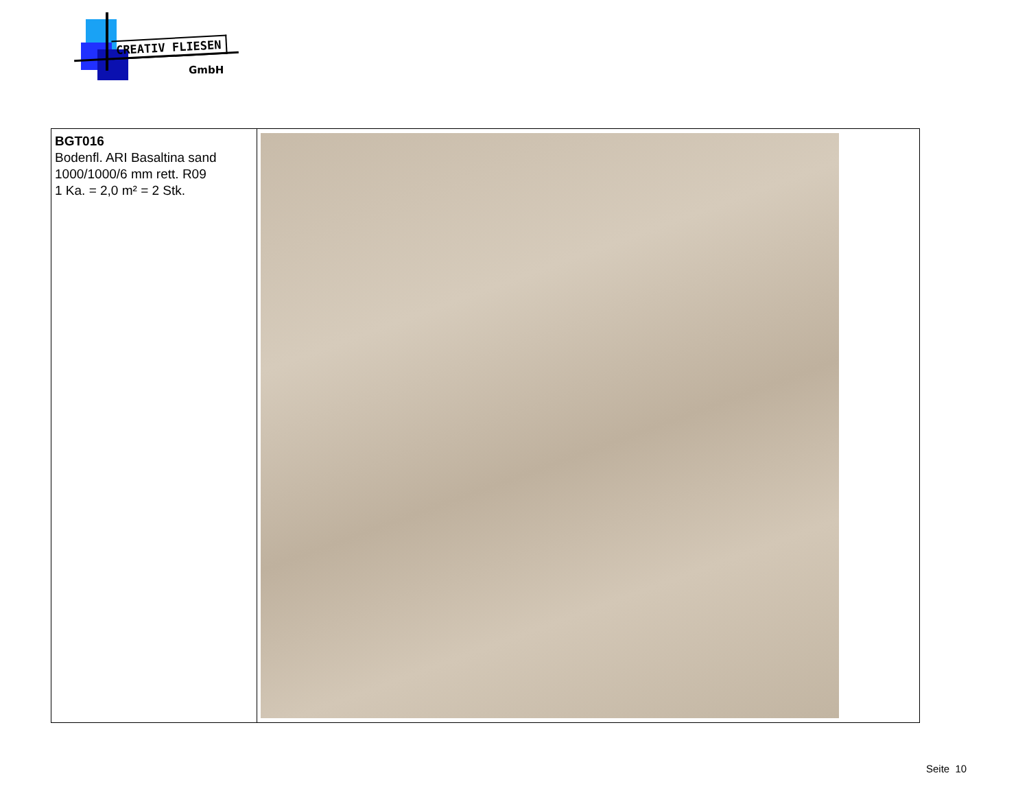CREATIV FLIESEN
GmbH
| BGT016 Bodenfl. ARI Basaltina sand 1000/1000/6 mm rett. R09 1 Ka. = 2,0 m² = 2 Stk. | |
Seite 10